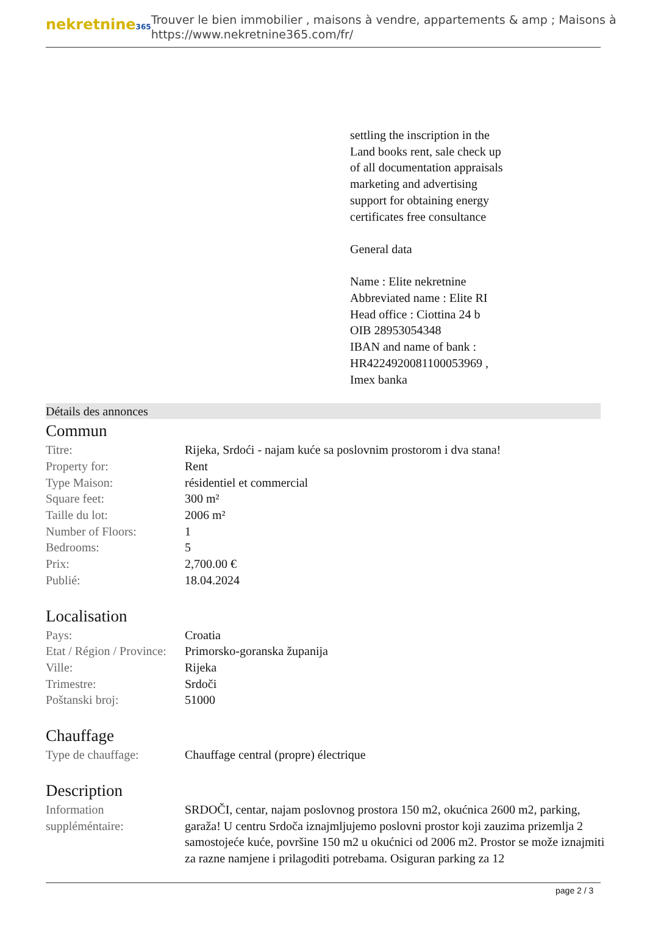nekretnine365
Trouver le bien immobilier , maisons à vendre, appartements & amp ; Maisons à
https://www.nekretnine365.com/fr/
settling the inscription in the
Land books rent, sale check up
of all documentation appraisals
marketing and advertising
support for obtaining energy
certificates free consultance
General data
Name : Elite nekretnine
Abbreviated name : Elite RI
Head office : Ciottina 24 b
OIB 28953054348
IBAN and name of bank :
HR4224920081100053969 ,
Imex banka
Détails des annonces
Commun
| Titre: | Rijeka, Srdoći - najam kuće sa poslovnim prostorom i dva stana! |
| Property for: | Rent |
| Type Maison: | résidentiel et commercial |
| Square feet: | 300 m² |
| Taille du lot: | 2006 m² |
| Number of Floors: | 1 |
| Bedrooms: | 5 |
| Prix: | 2,700.00 € |
| Publié: | 18.04.2024 |
Localisation
| Pays: | Croatia |
| Etat / Région / Province: | Primorsko-goranska županija |
| Ville: | Rijeka |
| Trimestre: | Srdoči |
| Poštanski broj: | 51000 |
Chauffage
| Type de chauffage: | Chauffage central (propre) électrique |
Description
| Information suppléméntaire: | SRDOČI, centar, najam poslovnog prostora 150 m2, okućnica 2600 m2, parking, garaža! U centru Srdoča iznajmljujemo poslovni prostor koji zauzima prizemlja 2 samostojeće kuće, površine 150 m2 u okućnici od 2006 m2. Prostor se može iznajmiti za razne namjene i prilagoditi potrebama. Osiguran parking za 12 |
page 2 / 3